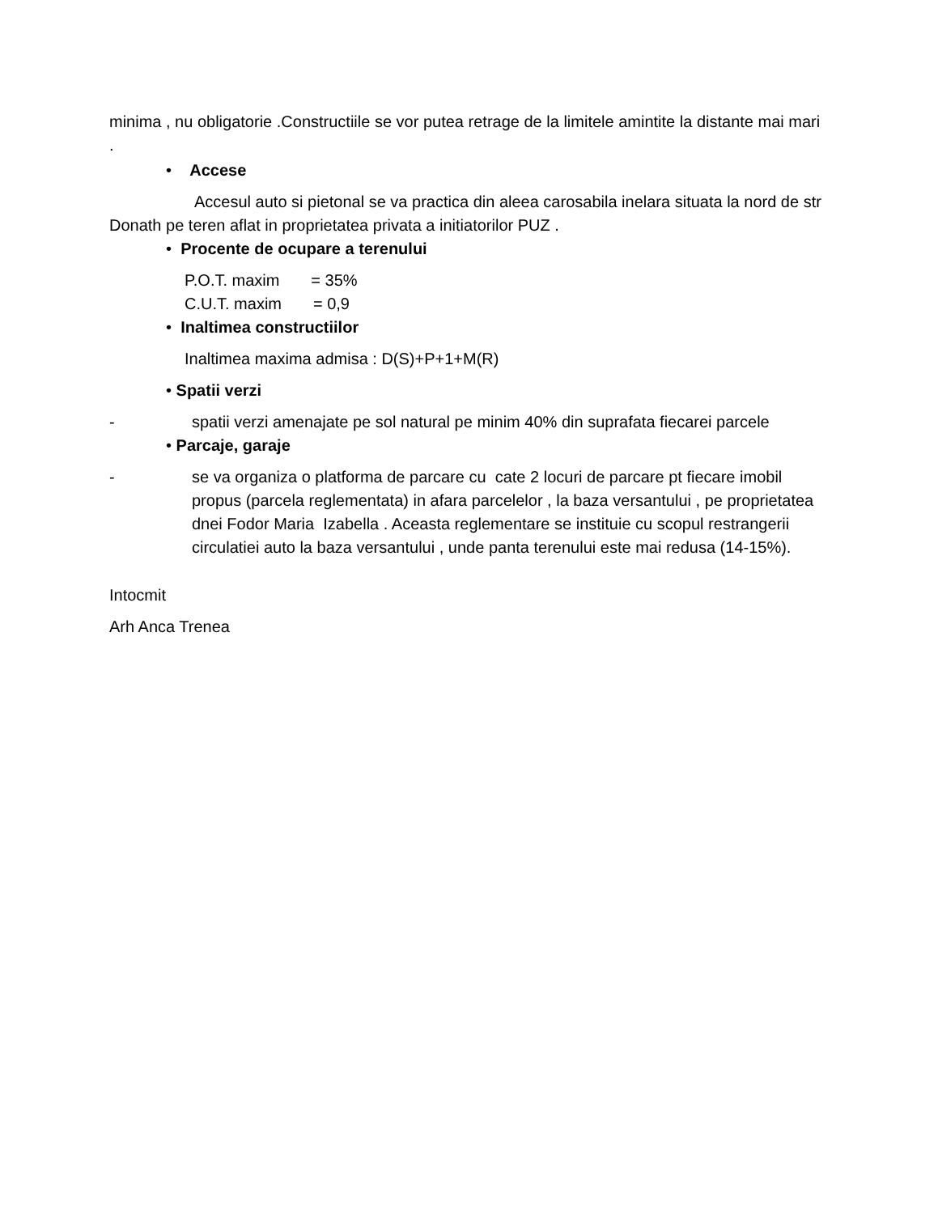minima , nu obligatorie .Constructiile se vor putea retrage de la limitele amintite la distante mai mari .
• Accese
Accesul auto si pietonal se va practica din aleea carosabila inelara situata la nord de str Donath pe teren aflat in proprietatea privata a initiatorilor PUZ .
• Procente de ocupare a terenului
P.O.T. maxim = 35%
C.U.T. maxim = 0,9
• Inaltimea constructiilor
Inaltimea maxima admisa : D(S)+P+1+M(R)
• Spatii verzi
- spatii verzi amenajate pe sol natural pe minim 40% din suprafata fiecarei parcele
• Parcaje, garaje
- se va organiza o platforma de parcare cu cate 2 locuri de parcare pt fiecare imobil propus (parcela reglementata) in afara parcelelor , la baza versantului , pe proprietatea dnei Fodor Maria Izabella . Aceasta reglementare se instituie cu scopul restrangerii circulatiei auto la baza versantului , unde panta terenului este mai redusa (14-15%).
Intocmit
Arh Anca Trenea